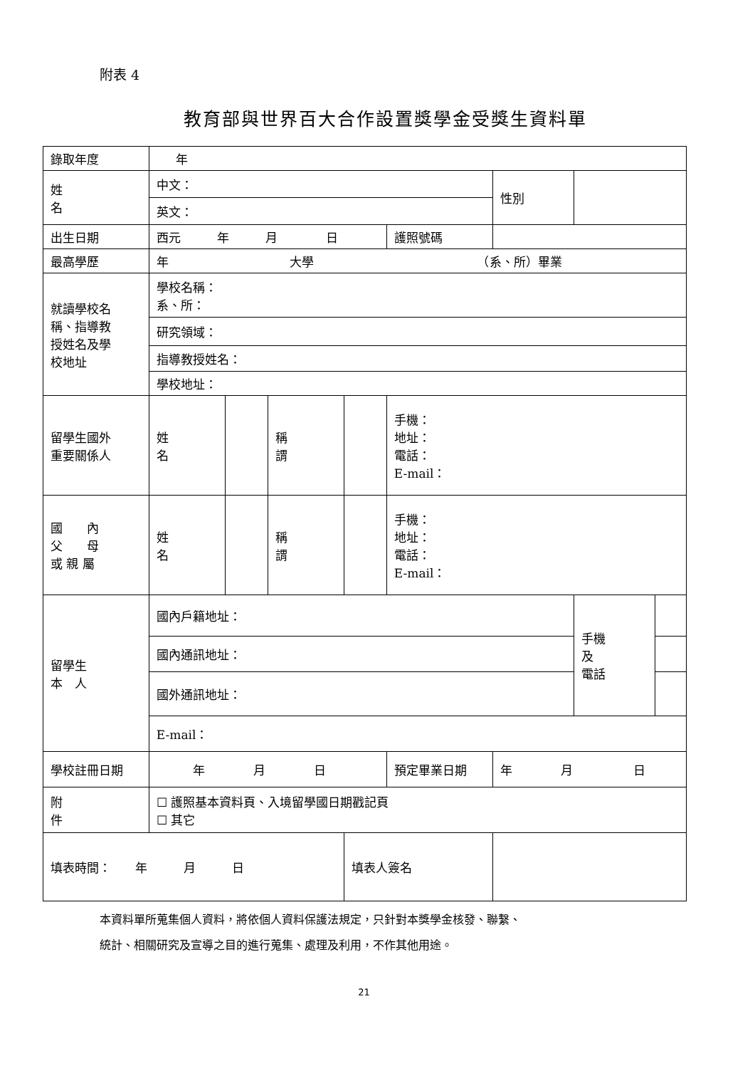附表 4
教育部與世界百大合作設置獎學金受獎生資料單
| 錄取年度 | | 年 | | | | | | | |
| 姓 名 | 中文： | | | | | | 性別 | | |
| | 英文： | | | | | | | | |
| 出生日期 | | 西元 年 月 日 | | | | 護照號碼 | | | |
| 最高學歷 | | 年 大學 （系、所）畢業 | | | | | | | |
| 就讀學校名 稱、指導教 授姓名及學 校地址 | | 學校名稱： 系、所： | | | | | | | |
| | | 研究領域： | | | | | | | |
| | | 指導教授姓名： | | | | | | | |
| | | 學校地址： | | | | | | | |
| 留學生國外 重要關係人 | | 姓 名 | | 稱 謂 | | 手機： 地址： 電話： E-mail： | | | |
| 國 內 父 母 或 親 屬 | | 姓 名 | | 稱 謂 | | 手機： 地址： 電話： E-mail： | | | |
| 留學生 本 人 | | 國內戶籍地址： | | | | | | 手機 及 電話 | |
| | | 國內通訊地址： | | | | | | | |
| | | 國外通訊地址： | | | | | | | |
| | | E-mail： | | | | | | | |
| 學校註冊日期 | | 年 月 日 | | | | 預定畢業日期 | 年 月 日 | | |
| 附 件 | ☐ 護照基本資料頁、入境留學國日期戳記頁 ☐ 其它 | | | | | | | | |
| 填表時間： 年 月 日 | | | | | 填表人簽名 | | | | |
本資料單所蒐集個人資料，將依個人資料保護法規定，只針對本獎學金核發、聯繫、
統計、相關研究及宣導之目的進行蒐集、處理及利用，不作其他用途。
21